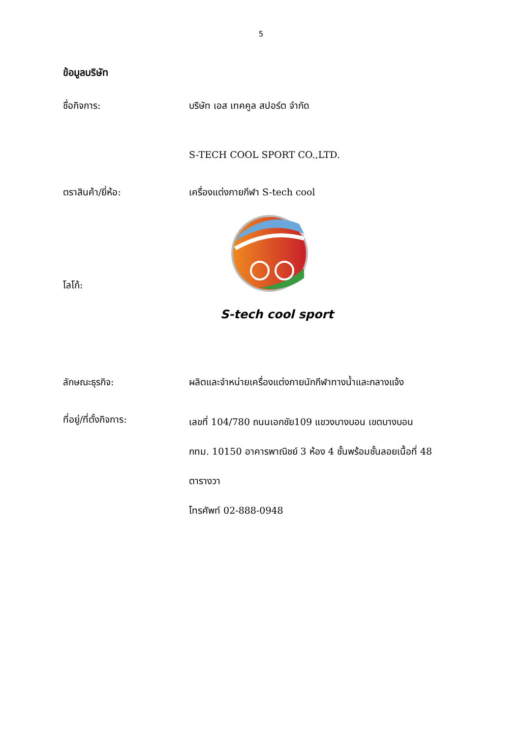5
ข้อมูลบริษัท
ชื่อกิจการ:
บริษัท เอส เทคคูล สปอร์ต จำกัด
S-TECH COOL SPORT CO.,LTD.
ตราสินค้า/ยี่ห้อ:
เครื่องแต่งกายกีฬา S-tech cool
โลโก้:
S-tech cool sport
ลักษณะธุรกิจ:
ผลิตและจำหน่ายเครื่องแต่งกายนักกีฬาทางน้ำและกลางแจ้ง
ที่อยู่/ที่ตั้งกิจการ:
เลขที่ 104/780 ถนนเอกชัย109 แขวงบางบอน เขตบางบอน
กทม. 10150 อาคารพาณิชย์ 3 ห้อง 4 ชั้นพร้อมชั้นลอยเนื้อที่ 48
ตารางวา
โทรศัพท์ 02-888-0948